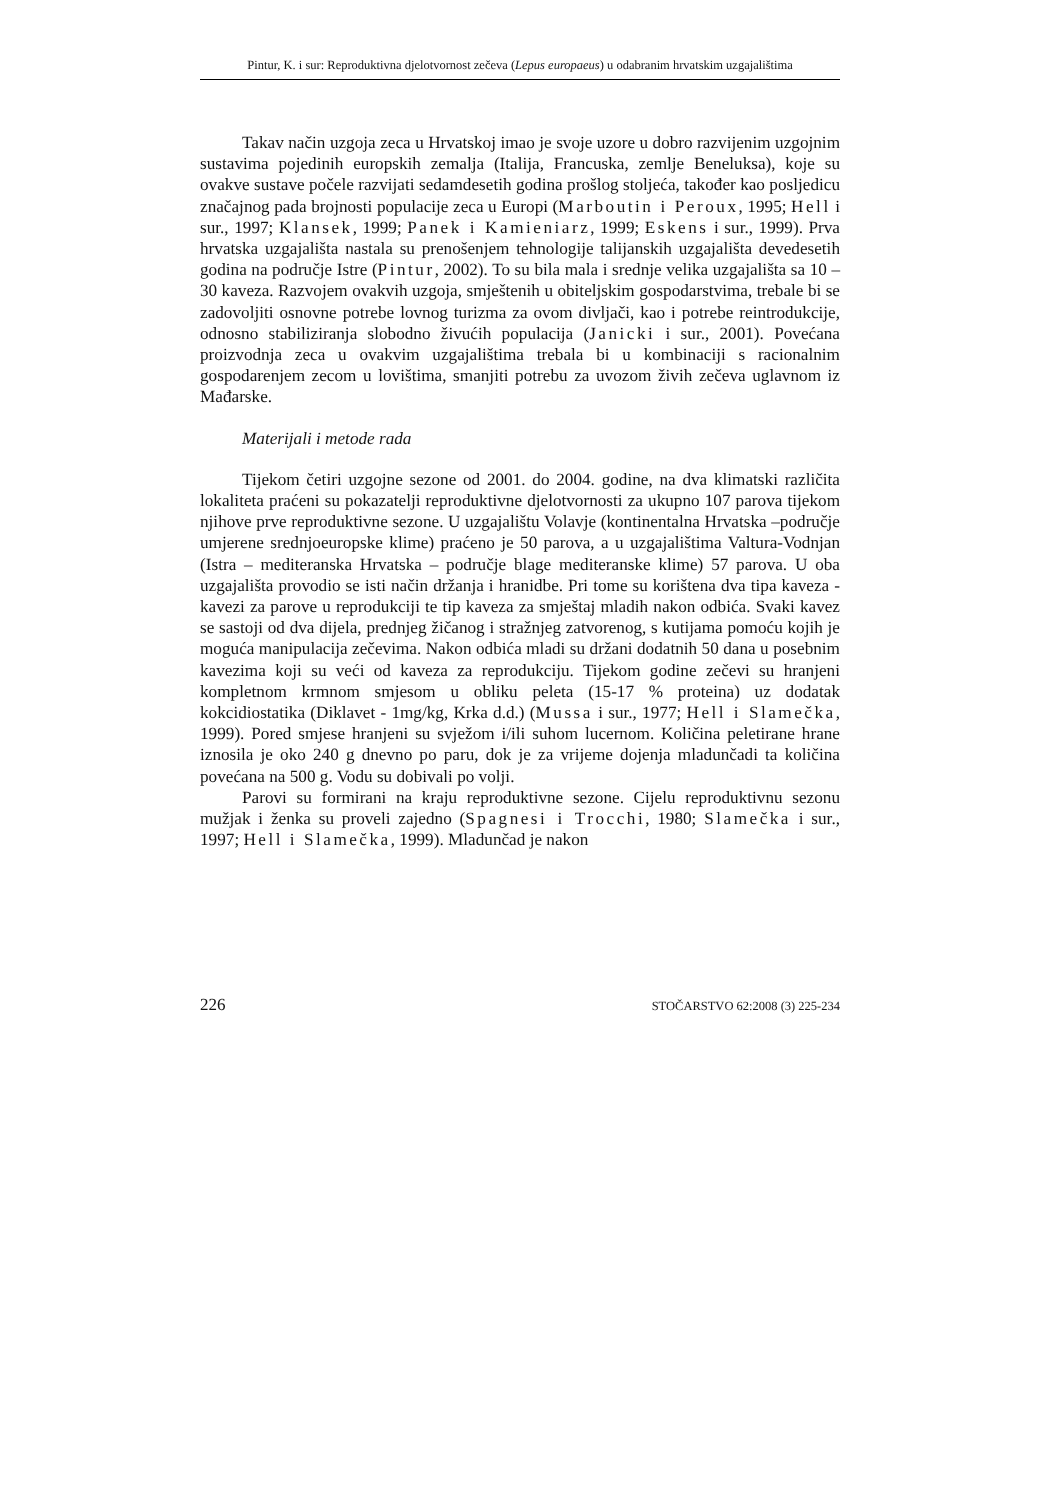Pintur, K. i sur: Reproduktivna djelotvornost zečeva (Lepus europaeus) u odabranim hrvatskim uzgajalištima
Takav način uzgoja zeca u Hrvatskoj imao je svoje uzore u dobro razvijenim uzgojnim sustavima pojedinih europskih zemalja (Italija, Francuska, zemlje Beneluksa), koje su ovakve sustave počele razvijati sedamdesetih godina prošlog stoljeća, također kao posljedicu značajnog pada brojnosti populacije zeca u Europi (Marboutin i Peroux, 1995; Hell i sur., 1997; Klansek, 1999; Panek i Kamieniarz, 1999; Eskens i sur., 1999). Prva hrvatska uzgajališta nastala su prenošenjem tehnologije talijanskih uzgajališta devedesetih godina na područje Istre (Pintur, 2002). To su bila mala i srednje velika uzgajališta sa 10 – 30 kaveza. Razvojem ovakvih uzgoja, smještenih u obiteljskim gospodarstvima, trebale bi se zadovoljiti osnovne potrebe lovnog turizma za ovom divljači, kao i potrebe reintrodukcije, odnosno stabiliziranja slobodno živućih populacija (Janicki i sur., 2001). Povećana proizvodnja zeca u ovakvim uzgajalištima trebala bi u kombinaciji s racionalnim gospodarenjem zecom u lovištima, smanjiti potrebu za uvozom živih zečeva uglavnom iz Mađarske.
Materijali i metode rada
Tijekom četiri uzgojne sezone od 2001. do 2004. godine, na dva klimatski različita lokaliteta praćeni su pokazatelji reproduktivne djelotvornosti za ukupno 107 parova tijekom njihove prve reproduktivne sezone. U uzgajalištu Volavje (kontinentalna Hrvatska –područje umjerene srednjoeuropske klime) praćeno je 50 parova, a u uzgajalištima Valtura-Vodnjan (Istra – mediteranska Hrvatska – područje blage mediteranske klime) 57 parova. U oba uzgajališta provodio se isti način držanja i hranidbe. Pri tome su korištena dva tipa kaveza - kavezi za parove u reprodukciji te tip kaveza za smještaj mladih nakon odbića. Svaki kavez se sastoji od dva dijela, prednjeg žičanog i stražnjeg zatvorenog, s kutijama pomoću kojih je moguća manipulacija zečevima. Nakon odbića mladi su držani dodatnih 50 dana u posebnim kavezima koji su veći od kaveza za reprodukciju. Tijekom godine zečevi su hranjeni kompletnom krmnom smjesom u obliku peleta (15-17 % proteina) uz dodatak kokcidiostatika (Diklavet - 1mg/kg, Krka d.d.) (Mussa i sur., 1977; Hell i Slamečka, 1999). Pored smjese hranjeni su svježom i/ili suhom lucernom. Količina peletirane hrane iznosila je oko 240 g dnevno po paru, dok je za vrijeme dojenja mladunčadi ta količina povećana na 500 g. Vodu su dobivali po volji.
Parovi su formirani na kraju reproduktivne sezone. Cijelu reproduktivnu sezonu mužjak i ženka su proveli zajedno (Spagnesi i Trocchi, 1980; Slamečka i sur., 1997; Hell i Slamečka, 1999). Mladunčad je nakon
226 STOČARSTVO 62:2008 (3) 225-234